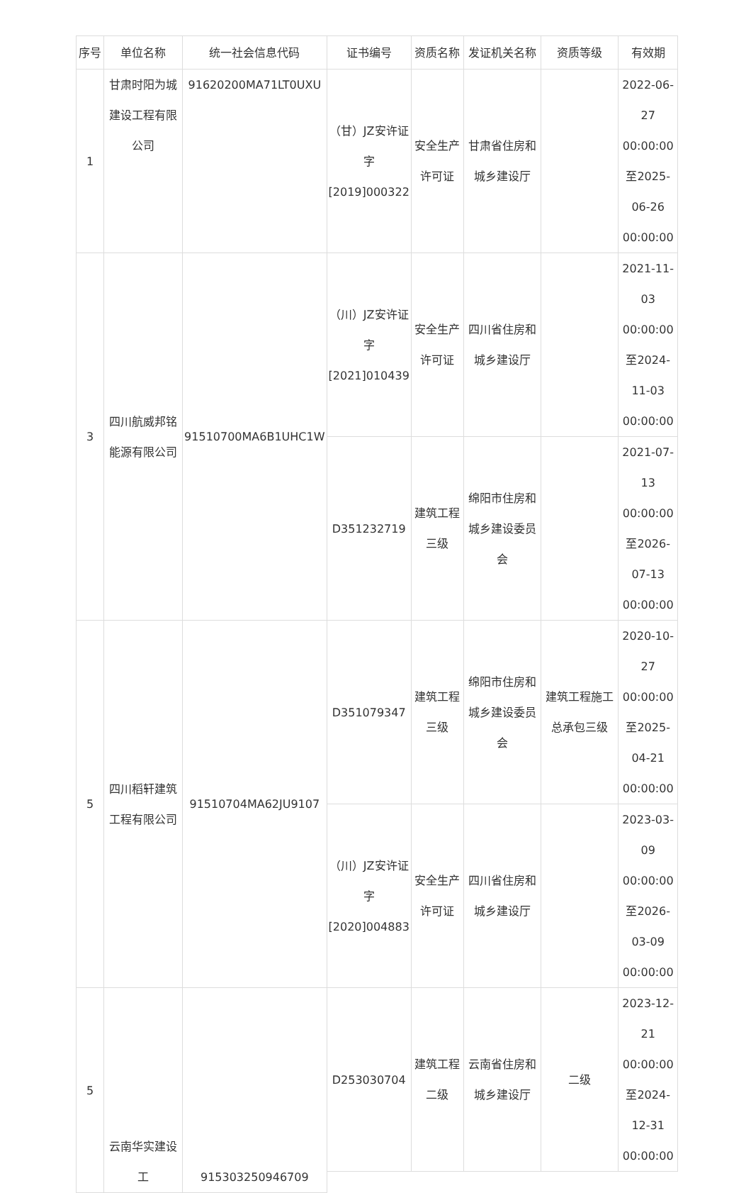| 序号 | 单位名称 | 统一社会信息代码 | 证书编号 | 资质名称 | 发证机关名称 | 资质等级 | 有效期 |
| --- | --- | --- | --- | --- | --- | --- | --- |
| 1 | 甘肃时阳为城建设工程有限公司 | 91620200MA71LT0UXU | （甘）JZ安许证字[2019]000322 | 安全生产许可证 | 甘肃省住房和城乡建设厅 | | 2022-06-27 00:00:00至2025-06-26 00:00:00 |
| 3 | 四川航威邦铭能源有限公司 | 91510700MA6B1UHC1W | （川）JZ安许证字[2021]010439 | 安全生产许可证 | 四川省住房和城乡建设厅 | | 2021-11-03 00:00:00至2024-11-03 00:00:00 |
| | | | D351232719 | 建筑工程三级 | 绵阳市住房和城乡建设委员会 | | 2021-07-13 00:00:00至2026-07-13 00:00:00 |
| 5 | 四川稻轩建筑工程有限公司 | 91510704MA62JU9107 | D351079347 | 建筑工程三级 | 绵阳市住房和城乡建设委员会 | 建筑工程施工总承包三级 | 2020-10-27 00:00:00至2025-04-21 00:00:00 |
| | | | （川）JZ安许证字[2020]004883 | 安全生产许可证 | 四川省住房和城乡建设厅 | | 2023-03-09 00:00:00至2026-03-09 00:00:00 |
| 5 | 云南华实建设工 | 915303250946709 | D253030704 | 建筑工程二级 | 云南省住房和城乡建设厅 | 二级 | 2023-12-21 00:00:00至2024-12-31 00:00:00 |